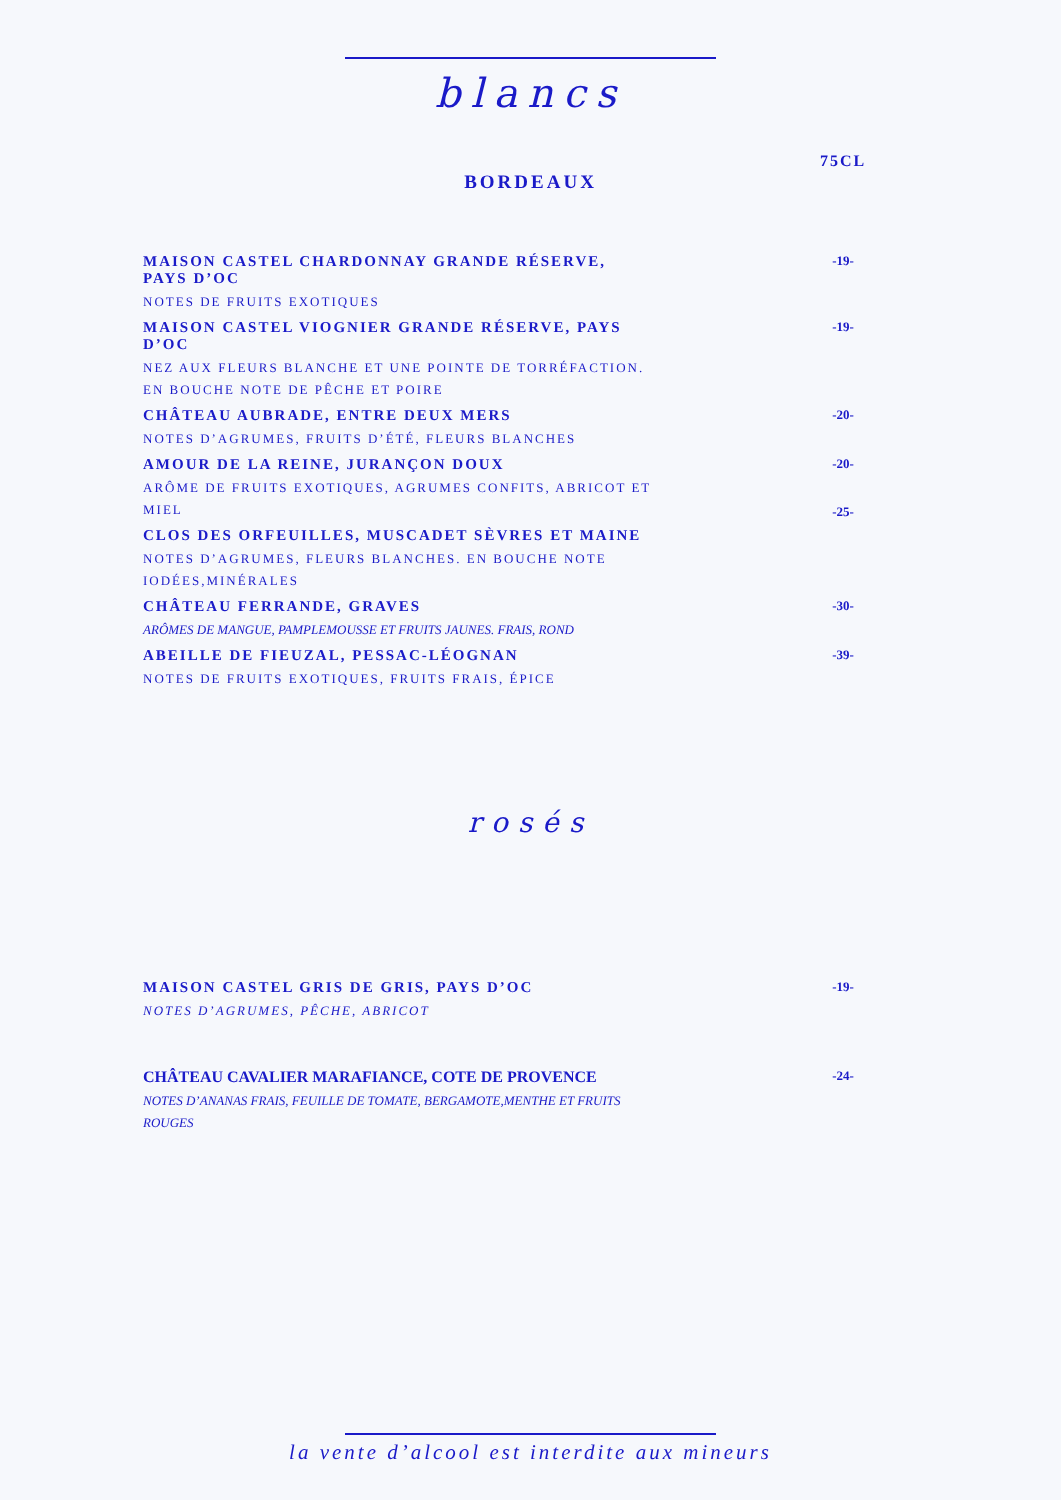blancs
75CL
BORDEAUX
MAISON CASTEL CHARDONNAY GRANDE RÉSERVE, PAYS D’OC
NOTES DE FRUITS EXOTIQUES
-19-
MAISON CASTEL VIOGNIER GRANDE RÉSERVE, PAYS D’OC
NEZ AUX FLEURS BLANCHE ET UNE POINTE DE TORRÉFACTION. EN BOUCHE NOTE DE PÊCHE ET POIRE
-19-
CHÂTEAU AUBRADE, ENTRE DEUX MERS
NOTES D’AGRUMES, FRUITS D’ÉTÉ, FLEURS BLANCHES
-20-
AMOUR DE LA REINE, JURANÇON DOUX
ARÔME DE FRUITS EXOTIQUES, AGRUMES CONFITS, ABRICOT ET MIEL
-20-
-25-
CLOS DES ORFEUILLES, MUSCADET SÈVRES ET MAINE
NOTES D’AGRUMES, FLEURS BLANCHES. EN BOUCHE NOTE IODÉES,MINÉRALES
CHÂTEAU FERRANDE, GRAVES
ARÔMES DE MANGUE, PAMPLEMOUSSE ET FRUITS JAUNES. FRAIS, ROND
-30-
ABEILLE DE FIEUZAL, PESSAC-LÉOGNAN
NOTES DE FRUITS EXOTIQUES, FRUITS FRAIS, ÉPICE
-39-
rosés
MAISON CASTEL GRIS DE GRIS, PAYS D’OC
NOTES D’AGRUMES, PÊCHE, ABRICOT
-19-
CHÂTEAU CAVALIER MARAFIANCE, COTE DE PROVENCE
NOTES D’ANANAS FRAIS, FEUILLE DE TOMATE, BERGAMOTE,MENTHE ET FRUITS ROUGES
-24-
la vente d’alcool est interdite aux mineurs